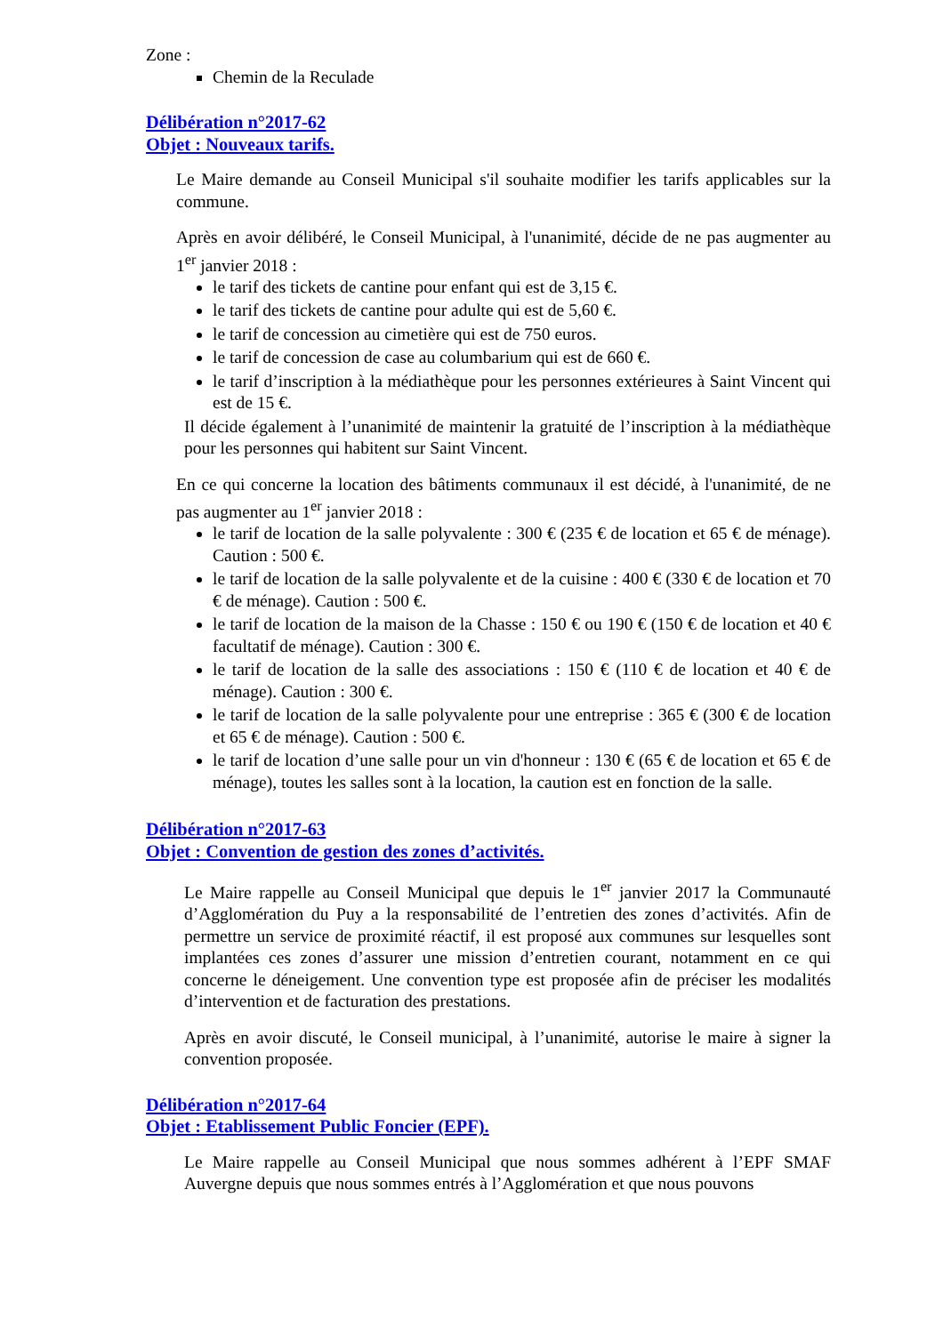Zone :
Chemin de la Reculade
Délibération n°2017-62
Objet : Nouveaux tarifs.
Le Maire demande au Conseil Municipal s'il souhaite modifier les tarifs applicables sur la commune.
Après en avoir délibéré, le Conseil Municipal, à l'unanimité, décide de ne pas augmenter au 1<sup>er</sup> janvier 2018 :
le tarif des tickets de cantine pour enfant qui est de 3,15 €.
le tarif des tickets de cantine pour adulte qui est de 5,60 €.
le tarif de concession au cimetière qui est de 750 euros.
le tarif de concession de case au columbarium qui est de 660 €.
le tarif d’inscription à la médiathèque pour les personnes extérieures à Saint Vincent qui est de 15 €.
Il décide également à l’unanimité de maintenir la gratuité de l’inscription à la médiathèque pour les personnes qui habitent sur Saint Vincent.
En ce qui concerne la location des bâtiments communaux il est décidé, à l'unanimité, de ne pas augmenter au 1<sup>er</sup> janvier 2018 :
le tarif de location de la salle polyvalente : 300 € (235 € de location et 65 € de ménage). Caution : 500 €.
le tarif de location de la salle polyvalente et de la cuisine : 400 € (330 € de location et 70 € de ménage). Caution : 500 €.
le tarif de location de la maison de la Chasse : 150 € ou 190 € (150 € de location et 40 € facultatif de ménage). Caution : 300 €.
le tarif de location de la salle des associations : 150 € (110 € de location et 40 € de ménage). Caution : 300 €.
le tarif de location de la salle polyvalente pour une entreprise : 365 € (300 € de location et 65 € de ménage). Caution : 500 €.
le tarif de location d’une salle pour un vin d'honneur : 130 € (65 € de location et 65 € de ménage), toutes les salles sont à la location, la caution est en fonction de la salle.
Délibération n°2017-63
Objet : Convention de gestion des zones d’activités.
Le Maire rappelle au Conseil Municipal que depuis le 1<sup>er</sup> janvier 2017 la Communauté d’Agglomération du Puy a la responsabilité de l’entretien des zones d’activités. Afin de permettre un service de proximité réactif, il est proposé aux communes sur lesquelles sont implantées ces zones d’assurer une mission d’entretien courant, notamment en ce qui concerne le déneigement. Une convention type est proposée afin de préciser les modalités d’intervention et de facturation des prestations.
Après en avoir discuté, le Conseil municipal, à l’unanimité, autorise le maire à signer la convention proposée.
Délibération n°2017-64
Objet : Etablissement Public Foncier (EPF).
Le Maire rappelle au Conseil Municipal que nous sommes adhérent à l’EPF SMAF Auvergne depuis que nous sommes entrés à l’Agglomération et que nous pouvons